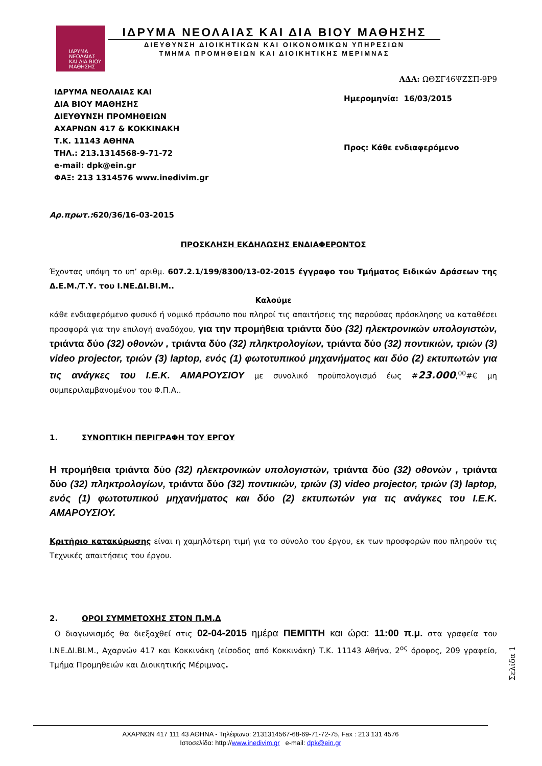ΙΔΡΥΜΑ
ΝΕΟΛΑΙΑΣ
ΚΑΙ ΔΙΑ ΒΙΟΥ
ΜΑΘΗΣΗΣ
ΙΔΡΥΜΑ ΝΕΟΛΑΙΑΣ ΚΑΙ ΔΙΑ ΒΙΟΥ ΜΑΘΗΣΗΣ
ΔΙΕΥΘΥΝΣΗ ΔΙΟΙΚΗΤΙΚΩΝ ΚΑΙ ΟΙΚΟΝΟΜΙΚΩΝ ΥΠΗΡΕΣΙΩΝ
ΤΜΗΜΑ ΠΡΟΜΗΘΕΙΩΝ ΚΑΙ ΔΙΟΙΚΗΤΙΚΗΣ ΜΕΡΙΜΝΑΣ
ΙΔΡΥΜΑ ΝΕΟΛΑΙΑΣ ΚΑΙ
ΔΙΑ ΒΙΟΥ ΜΑΘΗΣΗΣ
ΔΙΕΥΘΥΝΣΗ ΠΡΟΜΗΘΕΙΩΝ
ΑΧΑΡΝΩΝ 417 & ΚΟΚΚΙΝΑΚΗ
Τ.Κ. 11143 ΑΘΗΝΑ
ΤΗΛ.: 213.1314568-9-71-72
e-mail: dpk@ein.gr
ΦΑΞ: 213 1314576 www.inedivim.gr
ΑΔΑ: ΩΘΣΓ46ΨΖΣΠ-9Ρ9
Ημερομηνία: 16/03/2015
Προς: Κάθε ενδιαφερόμενο
Αρ.πρωτ.: 620/36/16-03-2015
ΠΡΟΣΚΛΗΣΗ ΕΚΔΗΛΩΣΗΣ ΕΝΔΙΑΦΕΡΟΝΤΟΣ
Έχοντας υπόψη το υπ’ αριθμ. 607.2.1/199/8300/13-02-2015 έγγραφο του Τμήματος Ειδικών Δράσεων της Δ.Ε.Μ./Τ.Υ. του Ι.ΝΕ.ΔΙ.ΒΙ.Μ..
Καλούμε
κάθε ενδιαφερόμενο φυσικό ή νομικό πρόσωπο που πληροί τις απαιτήσεις της παρούσας πρόσκλησης να καταθέσει προσφορά για την επιλογή αναδόχου, για την προμήθεια τριάντα δύο (32) ηλεκτρονικών υπολογιστών, τριάντα δύο (32) οθονών , τριάντα δύο (32) πληκτρολογίων, τριάντα δύο (32) ποντικιών, τριών (3) video projector, τριών (3) laptop, ενός (1) φωτοτυπικού μηχανήματος και δύο (2) εκτυπωτών για τις ανάγκες του Ι.Ε.Κ. ΑΜΑΡΟΥΣΙΟΥ με συνολικό προϋπολογισμό έως #23.000,<sup>00</sup>#€ μη συμπεριλαμβανομένου του Φ.Π.Α..
1. ΣΥΝΟΠΤΙΚΗ ΠΕΡΙΓΡΑΦΗ ΤΟΥ ΕΡΓΟΥ
Η προμήθεια τριάντα δύο (32) ηλεκτρονικών υπολογιστών, τριάντα δύο (32) οθονών , τριάντα δύο (32) πληκτρολογίων, τριάντα δύο (32) ποντικιών, τριών (3) video projector, τριών (3) laptop, ενός (1) φωτοτυπικού μηχανήματος και δύο (2) εκτυπωτών για τις ανάγκες του Ι.Ε.Κ. ΑΜΑΡΟΥΣΙΟΥ.
Κριτήριο κατακύρωσης είναι η χαμηλότερη τιμή για το σύνολο του έργου, εκ των προσφορών που πληρούν τις Τεχνικές απαιτήσεις του έργου.
2. ΟΡΟΙ ΣΥΜΜΕΤΟΧΗΣ ΣΤΟΝ Π.Μ.Δ
Ο διαγωνισμός θα διεξαχθεί στις 02-04-2015 ημέρα ΠΕΜΠΤΗ και ώρα: 11:00 π.μ. στα γραφεία του Ι.ΝΕ.ΔΙ.ΒΙ.Μ., Αχαρνών 417 και Κοκκινάκη (είσοδος από Κοκκινάκη) Τ.Κ. 11143 Αθήνα, 2<sup>ος</sup> όροφος, 209 γραφείο, Τμήμα Προμηθειών και Διοικητικής Μέριμνας.
Σελίδα 1
ΑΧΑΡΝΩΝ 417 111 43 ΑΘΗΝΑ - Τηλέφωνο: 2131314567-68-69-71-72-75, Fax : 213 131 4576
Ιστοσελίδα: http://www.inedivim.gr e-mail: dpk@ein.gr